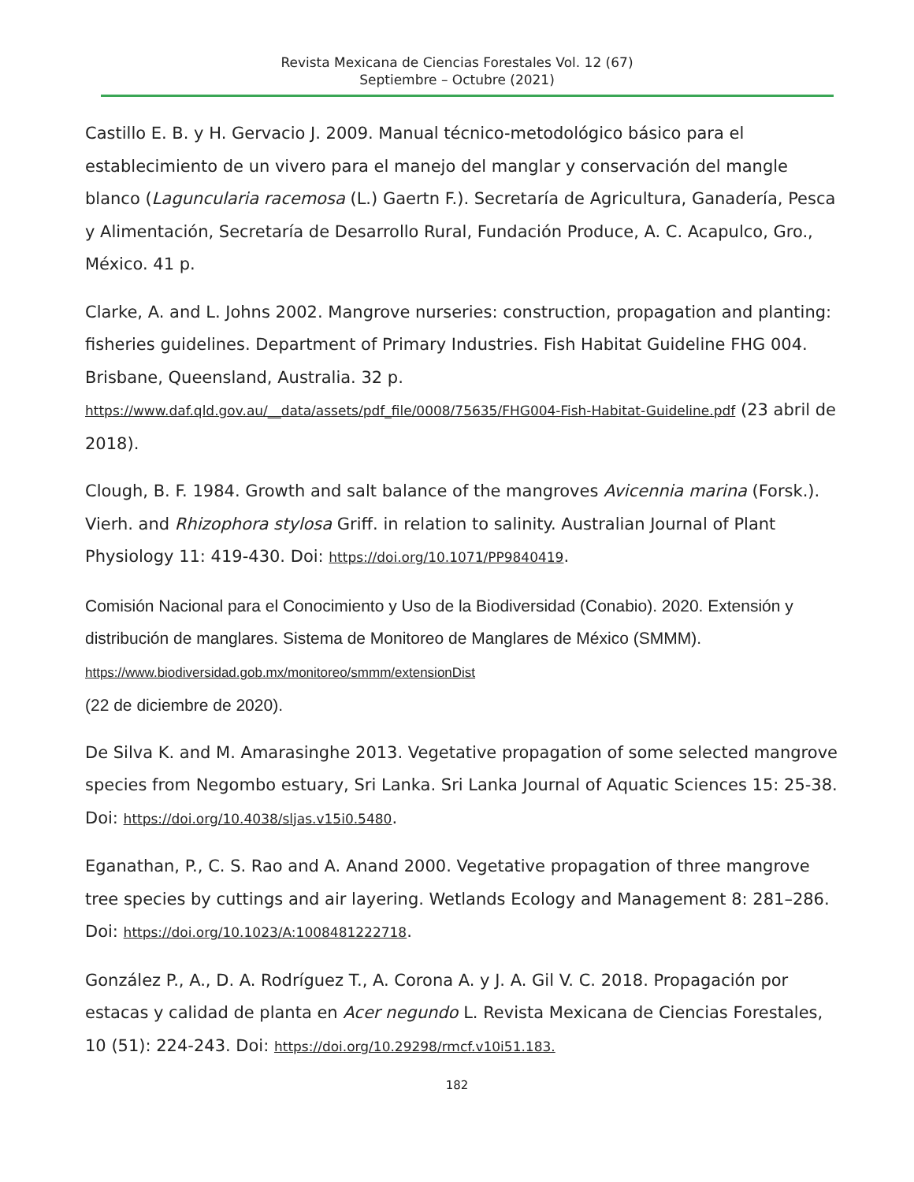Revista Mexicana de Ciencias Forestales Vol. 12 (67)
Septiembre – Octubre (2021)
Castillo E. B. y H. Gervacio J. 2009. Manual técnico-metodológico básico para el establecimiento de un vivero para el manejo del manglar y conservación del mangle blanco (Laguncularia racemosa (L.) Gaertn F.). Secretaría de Agricultura, Ganadería, Pesca y Alimentación, Secretaría de Desarrollo Rural, Fundación Produce, A. C. Acapulco, Gro., México. 41 p.
Clarke, A. and L. Johns 2002. Mangrove nurseries: construction, propagation and planting: fisheries guidelines. Department of Primary Industries. Fish Habitat Guideline FHG 004. Brisbane, Queensland, Australia. 32 p. https://www.daf.qld.gov.au/__data/assets/pdf_file/0008/75635/FHG004-Fish-Habitat-Guideline.pdf (23 abril de 2018).
Clough, B. F. 1984. Growth and salt balance of the mangroves Avicennia marina (Forsk.). Vierh. and Rhizophora stylosa Griff. in relation to salinity. Australian Journal of Plant Physiology 11: 419-430. Doi: https://doi.org/10.1071/PP9840419.
Comisión Nacional para el Conocimiento y Uso de la Biodiversidad (Conabio). 2020. Extensión y distribución de manglares. Sistema de Monitoreo de Manglares de México (SMMM). https://www.biodiversidad.gob.mx/monitoreo/smmm/extensionDist
(22 de diciembre de 2020).
De Silva K. and M. Amarasinghe 2013. Vegetative propagation of some selected mangrove species from Negombo estuary, Sri Lanka. Sri Lanka Journal of Aquatic Sciences 15: 25-38. Doi: https://doi.org/10.4038/sljas.v15i0.5480.
Eganathan, P., C. S. Rao and A. Anand 2000. Vegetative propagation of three mangrove tree species by cuttings and air layering. Wetlands Ecology and Management 8: 281–286. Doi: https://doi.org/10.1023/A:1008481222718.
González P., A., D. A. Rodríguez T., A. Corona A. y J. A. Gil V. C. 2018. Propagación por estacas y calidad de planta en Acer negundo L. Revista Mexicana de Ciencias Forestales, 10 (51): 224-243. Doi: https://doi.org/10.29298/rmcf.v10i51.183.
182